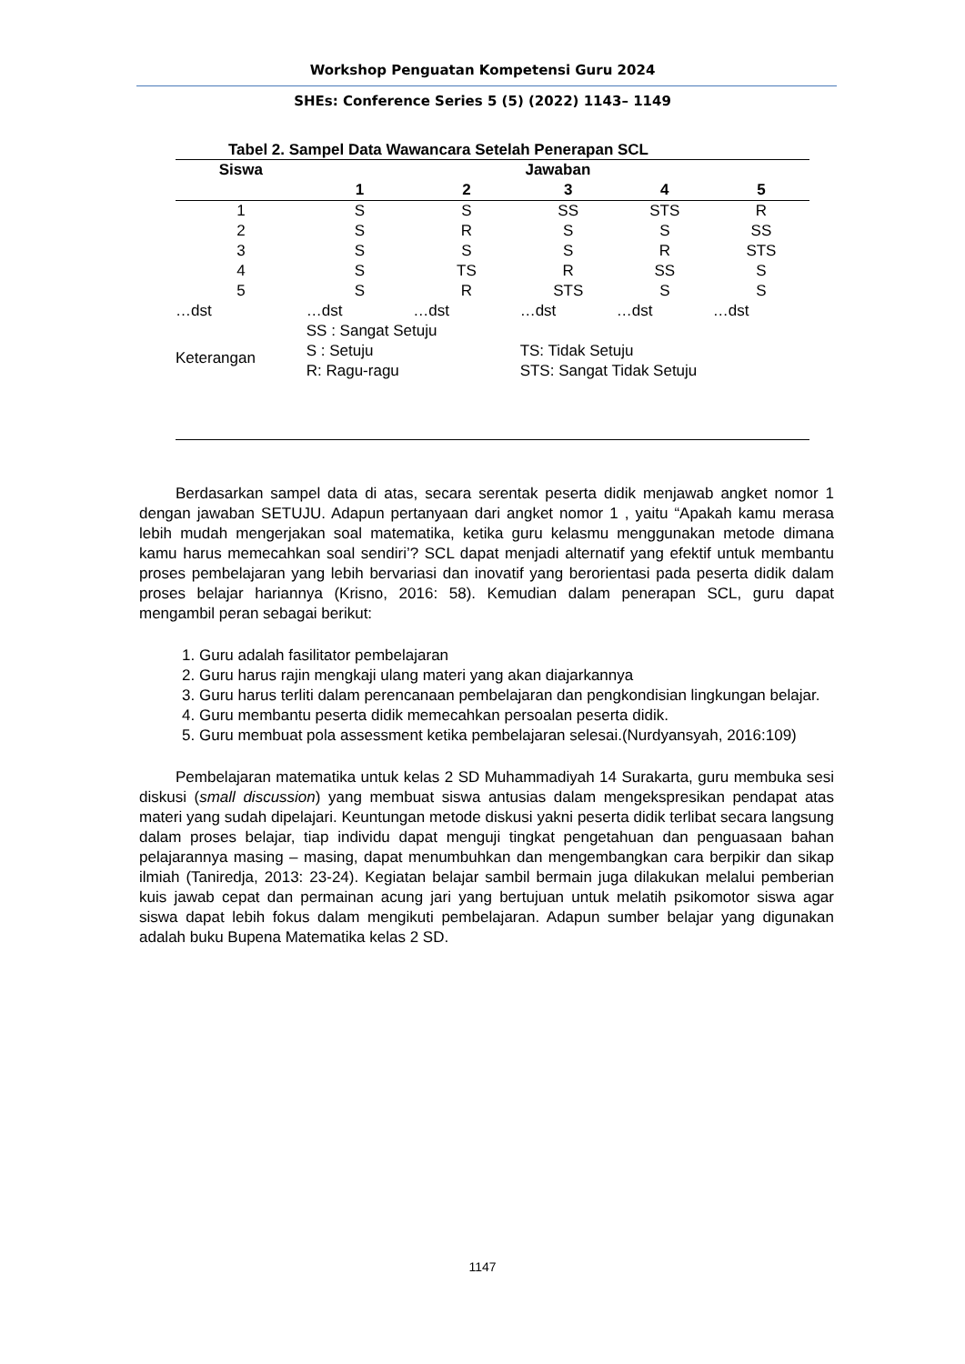Workshop Penguatan Kompetensi Guru 2024
SHEs: Conference Series 5 (5) (2022) 1143– 1149
Tabel 2. Sampel Data Wawancara Setelah Penerapan SCL
| Siswa | Jawaban | | | | |
| --- | --- | --- | --- | --- | --- |
| | 1 | 2 | 3 | 4 | 5 |
| 1 | S | S | SS | STS | R |
| 2 | S | R | S | S | SS |
| 3 | S | S | S | R | STS |
| 4 | S | TS | R | SS | S |
| 5 | S | R | STS | S | S |
| …dst | …dst | …dst | …dst | …dst | …dst |
| Keterangan | SS : Sangat Setuju S : Setuju R: Ragu-ragu | | TS: Tidak Setuju STS: Sangat Tidak Setuju | | |
Berdasarkan sampel data di atas, secara serentak peserta didik menjawab angket nomor 1 dengan jawaban SETUJU. Adapun pertanyaan dari angket nomor 1 , yaitu “Apakah kamu merasa lebih mudah mengerjakan soal matematika, ketika guru kelasmu menggunakan metode dimana kamu harus memecahkan soal sendiri’? SCL dapat menjadi alternatif yang efektif untuk membantu proses pembelajaran yang lebih bervariasi dan inovatif yang berorientasi pada peserta didik dalam proses belajar hariannya (Krisno, 2016: 58). Kemudian dalam penerapan SCL, guru dapat mengambil peran sebagai berikut:
1. Guru adalah fasilitator pembelajaran
2. Guru harus rajin mengkaji ulang materi yang akan diajarkannya
3. Guru harus terliti dalam perencanaan pembelajaran dan pengkondisian lingkungan belajar.
4. Guru membantu peserta didik memecahkan persoalan peserta didik.
5. Guru membuat pola assessment ketika pembelajaran selesai.(Nurdyansyah, 2016:109)
Pembelajaran matematika untuk kelas 2 SD Muhammadiyah 14 Surakarta, guru membuka sesi diskusi (small discussion) yang membuat siswa antusias dalam mengekspresikan pendapat atas materi yang sudah dipelajari. Keuntungan metode diskusi yakni peserta didik terlibat secara langsung dalam proses belajar, tiap individu dapat menguji tingkat pengetahuan dan penguasaan bahan pelajarannya masing – masing, dapat menumbuhkan dan mengembangkan cara berpikir dan sikap ilmiah (Taniredja, 2013: 23-24). Kegiatan belajar sambil bermain juga dilakukan melalui pemberian kuis jawab cepat dan permainan acung jari yang bertujuan untuk melatih psikomotor siswa agar siswa dapat lebih fokus dalam mengikuti pembelajaran. Adapun sumber belajar yang digunakan adalah buku Bupena Matematika kelas 2 SD.
1147